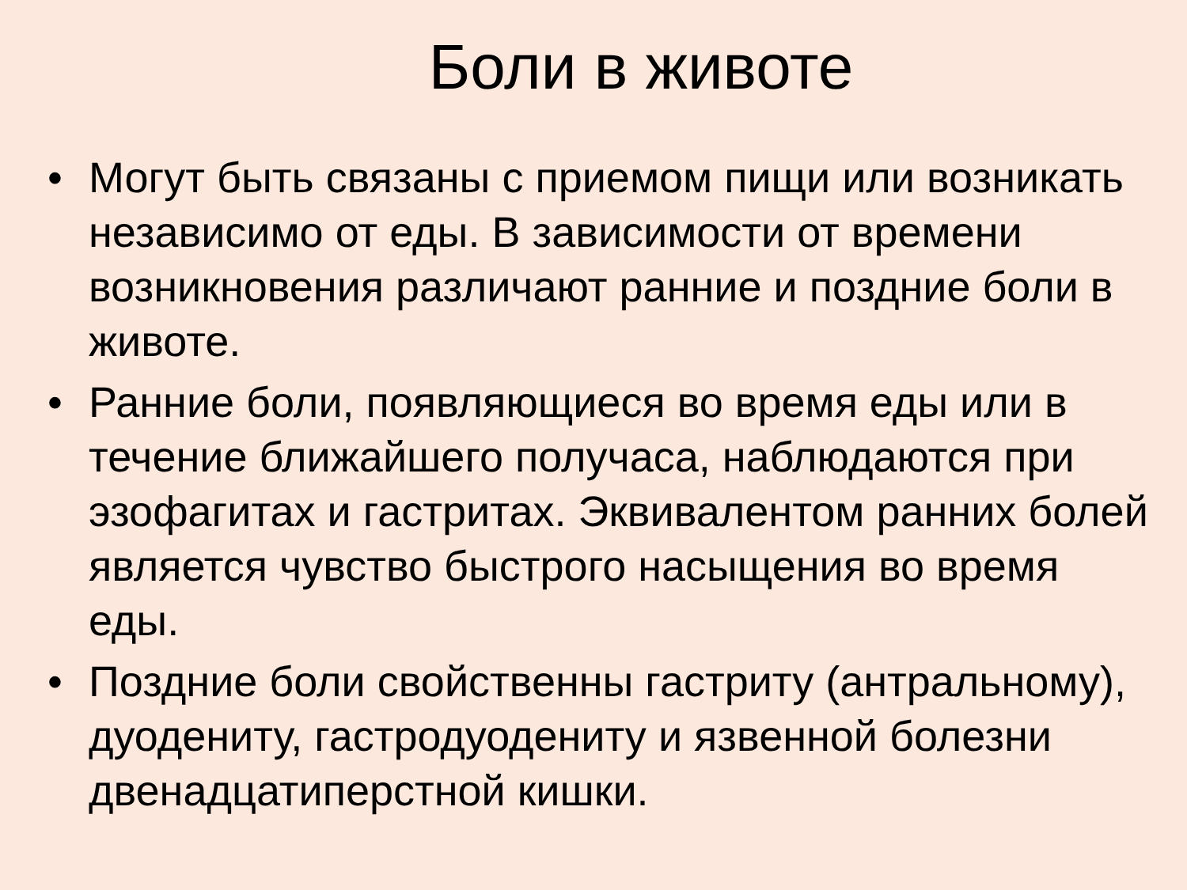Боли в животе
• Могут быть связаны с приемом пищи или возникать независимо от еды. В зависимости от времени возникновения различают ранние и поздние боли в животе.
• Ранние боли, появляющиеся во время еды или в течение ближайшего получаса, наблюдаются при эзофагитах и гастритах. Эквивалентом ранних болей является чувство быстрого насыщения во время еды.
• Поздние боли свойственны гастриту (антральному), дуодениту, гастродуодениту и язвенной болезни двенадцатиперстной кишки.